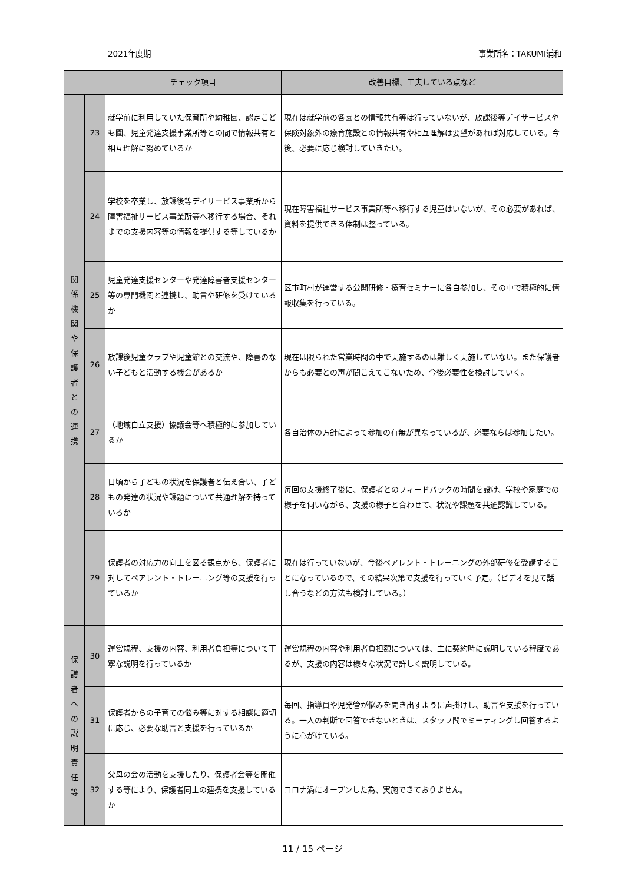2021年度期 事業所名：TAKUMI浦和
| | | チェック項目 | 改善目標、工夫している点など |
| --- | --- | --- | --- |
| 関 係 機 関 や 保 護 者 と の 連 携 | 23 | 就学前に利用していた保育所や幼稚園、認定こども園、児童発達支援事業所等との間で情報共有と相互理解に努めているか | 現在は就学前の各園との情報共有等は行っていないが、放課後等デイサービスや保険対象外の療育施設との情報共有や相互理解は要望があれば対応している。今後、必要に応じ検討していきたい。 |
| | 24 | 学校を卒業し、放課後等デイサービス事業所から障害福祉サービス事業所等へ移行する場合、それまでの支援内容等の情報を提供する等しているか | 現在障害福祉サービス事業所等へ移行する児童はいないが、その必要があれば、資料を提供できる体制は整っている。 |
| | 25 | 児童発達支援センターや発達障害者支援センター等の専門機関と連携し、助言や研修を受けているか | 区市町村が運営する公開研修・療育セミナーに各自参加し、その中で積極的に情報収集を行っている。 |
| | 26 | 放課後児童クラブや児童館との交流や、障害のない子どもと活動する機会があるか | 現在は限られた営業時間の中で実施するのは難しく実施していない。また保護者からも必要との声が聞こえてこないため、今後必要性を検討していく。 |
| | 27 | （地域自立支援）協議会等へ積極的に参加しているか | 各自治体の方針によって参加の有無が異なっているが、必要ならば参加したい。 |
| | 28 | 日頃から子どもの状況を保護者と伝え合い、子どもの発達の状況や課題について共通理解を持っているか | 毎回の支援終了後に、保護者とのフィードバックの時間を設け、学校や家庭での様子を伺いながら、支援の様子と合わせて、状況や課題を共通認識している。 |
| | 29 | 保護者の対応力の向上を図る観点から、保護者に対してペアレント・トレーニング等の支援を行っているか | 現在は行っていないが、今後ペアレント・トレーニングの外部研修を受講することになっているので、その結果次第で支援を行っていく予定。（ビデオを見て話し合うなどの方法も検討している。） |
| 保 護 者 へ の 説 明 責 任 等 | 30 | 運営規程、支援の内容、利用者負担等について丁寧な説明を行っているか | 運営規程の内容や利用者負担額については、主に契約時に説明している程度であるが、支援の内容は様々な状況で詳しく説明している。 |
| | 31 | 保護者からの子育ての悩み等に対する相談に適切に応じ、必要な助言と支援を行っているか | 毎回、指導員や児発管が悩みを聞き出すように声掛けし、助言や支援を行っている。一人の判断で回答できないときは、スタッフ間でミーティングし回答するように心がけている。 |
| | 32 | 父母の会の活動を支援したり、保護者会等を開催する等により、保護者同士の連携を支援しているか | コロナ渦にオープンした為、実施できておりません。 |
11 / 15 ページ